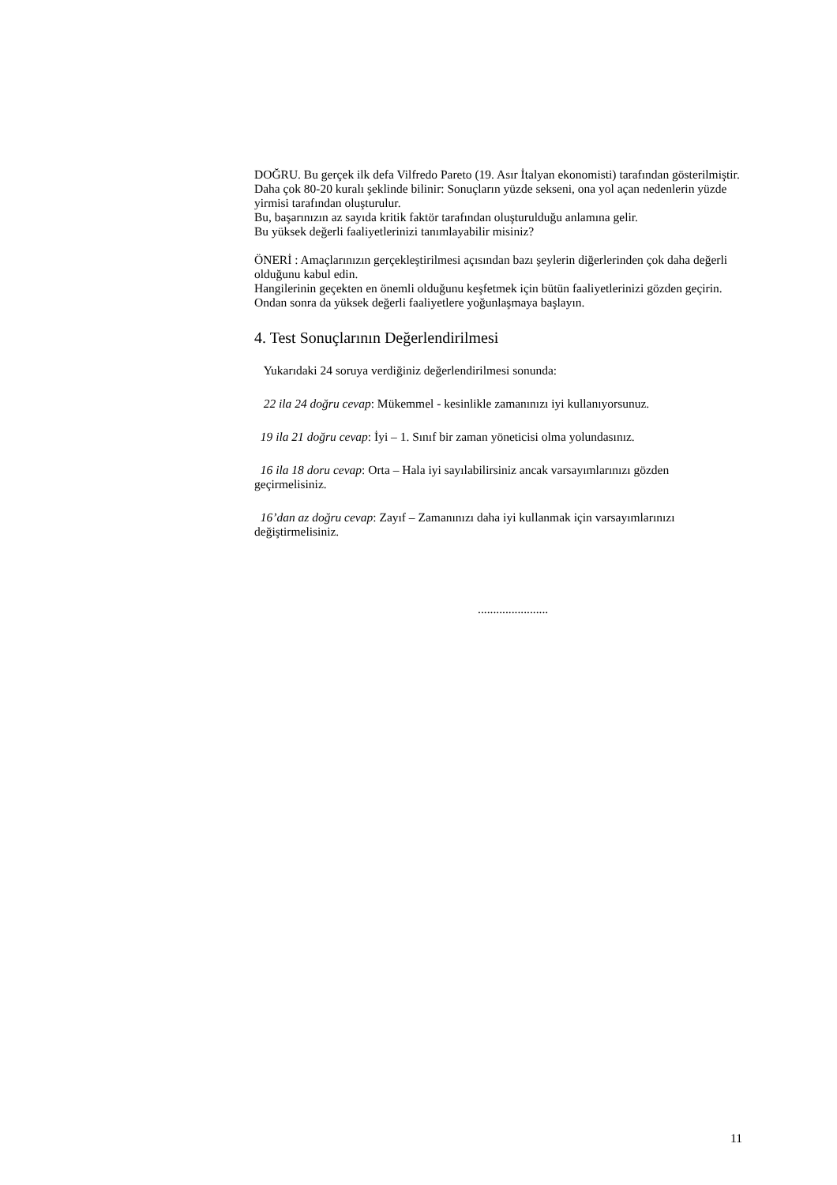DOĞRU. Bu gerçek ilk defa Vilfredo Pareto (19. Asır İtalyan ekonomisti) tarafından gösterilmiştir. Daha çok 80-20 kuralı şeklinde bilinir: Sonuçların yüzde sekseni, ona yol açan nedenlerin yüzde yirmisi tarafından oluşturulur.
Bu, başarınızın az sayıda kritik faktör tarafından oluşturulduğu anlamına gelir.
Bu yüksek değerli faaliyetlerinizi tanımlayabilir misiniz?
ÖNERİ : Amaçlarınızın gerçekleştirilmesi açısından bazı şeylerin diğerlerinden çok daha değerli olduğunu kabul edin.
Hangilerinin geçekten en önemli olduğunu keşfetmek için bütün faaliyetlerinizi gözden geçirin. Ondan sonra da yüksek değerli faaliyetlere yoğunlaşmaya başlayın.
4. Test Sonuçlarının Değerlendirilmesi
Yukarıdaki 24 soruya verdiğiniz değerlendirilmesi sonunda:
22 ila 24 doğru cevap: Mükemmel - kesinlikle zamanınızı iyi kullanıyorsunuz.
19 ila 21 doğru cevap: İyi – 1. Sınıf bir zaman yöneticisi olma yolundasınız.
16 ila 18 doru cevap: Orta – Hala iyi sayılabilirsiniz ancak varsayımlarınızı gözden geçirmelisiniz.
16’dan az doğru cevap: Zayıf – Zamanınızı daha iyi kullanmak için varsayımlarınızı değiştirmelisiniz.
.......................
11